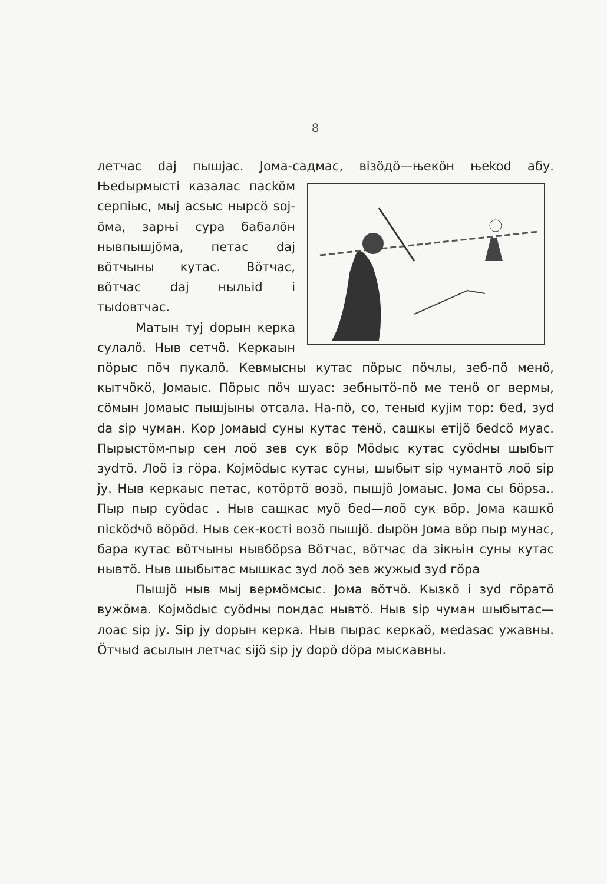8
летчас daj пышjас. Jома-садмас, вiзöдö—њекöн њеkod абу. Њеdырмыстi казалас пасköм серпiыс, мыj асsыс нырсö soj-öма, зарњi сура бабалöн нывпышjöма, петас daj вöтчыны кутас. Вöтчас, вöтчас daj ныльid i тыdовтчас.
Матын туj dорын керка сулалö. Ныв сетчö. Керкаын пöрыс пöч пукалö. Кевмысны кутас пöрыс пöчлы, зеб-пö менö, кытчöкö, Jомаыс. Пöрыс пöч шуас: зебнытö-пö ме тенö ог вермы, сöмын Jомаыс пышjыны отсала. На-пö, со, теныd куjiм тор: беd, зуd da sip чуман. Кор Jомаыd суны кутас тенö, сащкы етijö беdсö муас. Пырыстöм-пыр сен лоö зев сук вöр Мödыс кутас суödны шыбыт зуdтö. Лоö iз гöра. Kojмödыс кутас суны, шыбыт sip чумантö лоö sip jу. Ныв керкаыс петас, котöртö возö, пышjö Jомаыс. Jома сы бöрsа.. Пыр пыр суödас . Ныв сащкас муö беd—лоö сук вöр. Jома кашкö пiсködчö вöрöd. Ныв сек-костi возö пышjö. dырöн Jома вöр пыр мунас, бара кутас вöтчыны нывбöрsа Вöтчас, вöтчас da зiкњiн суны кутас нывтö. Ныв шыбытас мышкас зуd лоö зев жужыd зуd гöра
Пышjö ныв мыj вермöмсыс. Jома вöтчö. Кызкö i зуd гöратö вужöма. Kojмödыс суödны пондас нывтö. Ныв sip чуман шыбытас—лоас sip jу. Sip jу dорын керка. Ныв пырас керкаö, меdаsас ужавны. Öтчыd асылын летчас sijö sip jу dорö döра мыскавны.